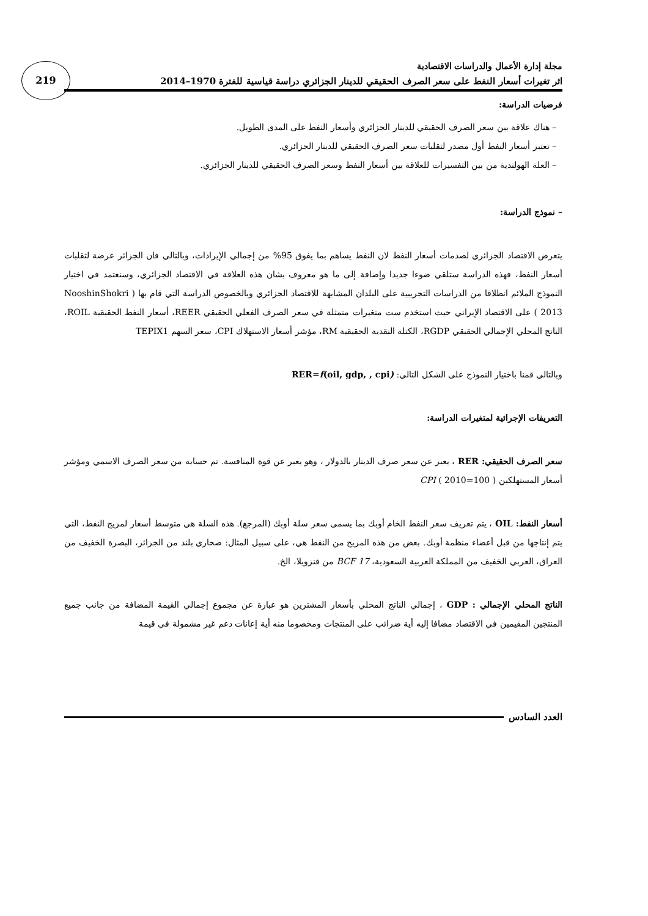219
مجلة إدارة الأعمال والدراسات الاقتصادية
اثر تغيرات أسعار النفط على سعر الصرف الحقيقي للدينار الجزائري دراسة قياسية للفترة 1970–2014
فرضيات الدراسة:
– هناك علاقة بين سعر الصرف الحقيقي للدينار الجزائري وأسعار النفط على المدى الطويل.
– تعتبر أسعار النفط أول مصدر لتقلبات سعر الصرف الحقيقي للدينار الجزائري.
– العلة الهولندية من بين التفسيرات للعلاقة بين أسعار النفط وسعر الصرف الحقيقي للدينار الجزائري.
– نموذج الدراسة:
يتعرض الاقتصاد الجزائري لصدمات أسعار النفط لان النفط يساهم بما يفوق 95% من إجمالي الإيرادات، وبالتالي فان الجزائر عرضة لتقلبات أسعار النفط، فهذه الدراسة ستلقي ضوءا جديدا وإضافة إلى ما هو معروف بشان هذه العلاقة في الاقتصاد الجزائري، وسنعتمد في اختيار النموذج الملائم انطلاقا من الدراسات التجريبية على البلدان المشابهة للاقتصاد الجزائري وبالخصوص الدراسة التي قام بها ( NooshinShokri 2013 ) على الاقتصاد الإيراني حيث استخدم ست متغيرات متمثلة في سعر الصرف الفعلي الحقيقي REER، أسعار النفط الحقيقية ROIL، الناتج المحلي الإجمالي الحقيقي RGDP، الكتلة النقدية الحقيقية RM، مؤشر أسعار الاستهلاك CPI، سعر السهم TEPIX1
وبالتالي قمنا باختيار النموذج على الشكل التالي: RER=f(oil, gdp, , cpi)
التعريفات الإجرائية لمتغيرات الدراسة:
سعر الصرف الحقيقي: RER ، يعبر عن سعر صرف الدينار بالدولار ، وهو يعبر عن قوة المنافسة. تم حسابه من سعر الصرف الاسمي ومؤشر أسعار المستهلكين CPI ( 2010=100 )
أسعار النفط: OIL ، يتم تعريف سعر النفط الخام أوبك بما يسمى سعر سلة أوبك (المرجع). هذه السلة هي متوسط أسعار لمزيج النفط، التي يتم إنتاجها من قبل أعضاء منظمة أوبك. بعض من هذه المزيج من النفط هي، على سبيل المثال: صحاري بلند من الجزائر، البصرة الخفيف من العراق، العربي الخفيف من المملكة العربية السعودية، BCF 17 من فنزويلا، الخ.
الناتج المحلي الإجمالي : GDP ، إجمالي الناتج المحلي بأسعار المشترين هو عبارة عن مجموع إجمالي القيمة المضافة من جانب جميع المنتجين المقيمين في الاقتصاد مضافا إليه أية ضرائب على المنتجات ومخصوما منه أية إعانات دعم غير مشمولة في قيمة
العدد السادس